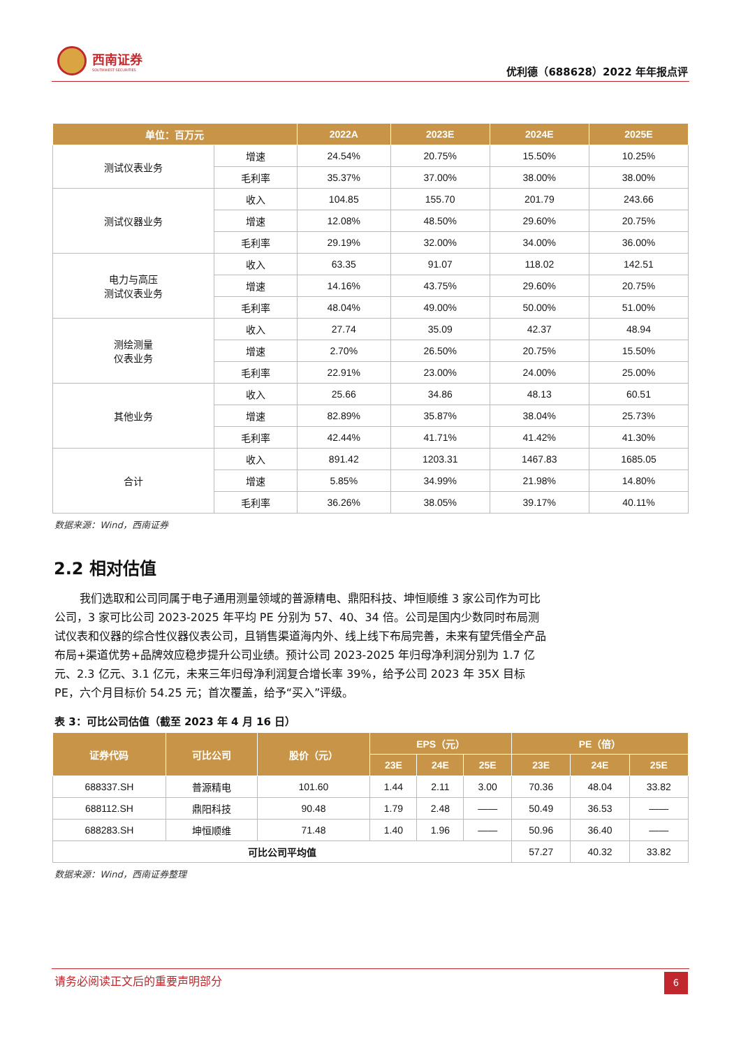西南证券
SOUTHWEST SECURITIES
优利德（688628）2022 年年报点评
| 单位：百万元 | | 2022A | 2023E | 2024E | 2025E |
| --- | --- | --- | --- | --- | --- |
| 测试仪表业务 | 增速 | 24.54% | 20.75% | 15.50% | 10.25% |
| | 毛利率 | 35.37% | 37.00% | 38.00% | 38.00% |
| 测试仪器业务 | 收入 | 104.85 | 155.70 | 201.79 | 243.66 |
| | 增速 | 12.08% | 48.50% | 29.60% | 20.75% |
| | 毛利率 | 29.19% | 32.00% | 34.00% | 36.00% |
| 电力与高压 测试仪表业务 | 收入 | 63.35 | 91.07 | 118.02 | 142.51 |
| | 增速 | 14.16% | 43.75% | 29.60% | 20.75% |
| | 毛利率 | 48.04% | 49.00% | 50.00% | 51.00% |
| 测绘测量 仪表业务 | 收入 | 27.74 | 35.09 | 42.37 | 48.94 |
| | 增速 | 2.70% | 26.50% | 20.75% | 15.50% |
| | 毛利率 | 22.91% | 23.00% | 24.00% | 25.00% |
| 其他业务 | 收入 | 25.66 | 34.86 | 48.13 | 60.51 |
| | 增速 | 82.89% | 35.87% | 38.04% | 25.73% |
| | 毛利率 | 42.44% | 41.71% | 41.42% | 41.30% |
| 合计 | 收入 | 891.42 | 1203.31 | 1467.83 | 1685.05 |
| | 增速 | 5.85% | 34.99% | 21.98% | 14.80% |
| | 毛利率 | 36.26% | 38.05% | 39.17% | 40.11% |
数据来源：Wind，西南证券
2.2 相对估值
我们选取和公司同属于电子通用测量领域的普源精电、鼎阳科技、坤恒顺维 3 家公司作为可比公司，3 家可比公司 2023-2025 年平均 PE 分别为 57、40、34 倍。公司是国内少数同时布局测试仪表和仪器的综合性仪器仪表公司，且销售渠道海内外、线上线下布局完善，未来有望凭借全产品布局+渠道优势+品牌效应稳步提升公司业绩。预计公司 2023-2025 年归母净利润分别为 1.7 亿元、2.3 亿元、3.1 亿元，未来三年归母净利润复合增长率 39%，给予公司 2023 年 35X 目标 PE，六个月目标价 54.25 元；首次覆盖，给予“买入”评级。
表 3：可比公司估值（截至 2023 年 4 月 16 日）
| 证券代码 | 可比公司 | 股价（元） | EPS（元） | | | PE（倍） | | |
| --- | --- | --- | --- | --- | --- | --- | --- | --- |
| | | | 23E | 24E | 25E | 23E | 24E | 25E |
| 688337.SH | 普源精电 | 101.60 | 1.44 | 2.11 | 3.00 | 70.36 | 48.04 | 33.82 |
| 688112.SH | 鼎阳科技 | 90.48 | 1.79 | 2.48 | —— | 50.49 | 36.53 | —— |
| 688283.SH | 坤恒顺维 | 71.48 | 1.40 | 1.96 | —— | 50.96 | 36.40 | —— |
| 可比公司平均值 | | | | | | 57.27 | 40.32 | 33.82 |
数据来源：Wind，西南证券整理
请务必阅读正文后的重要声明部分
6